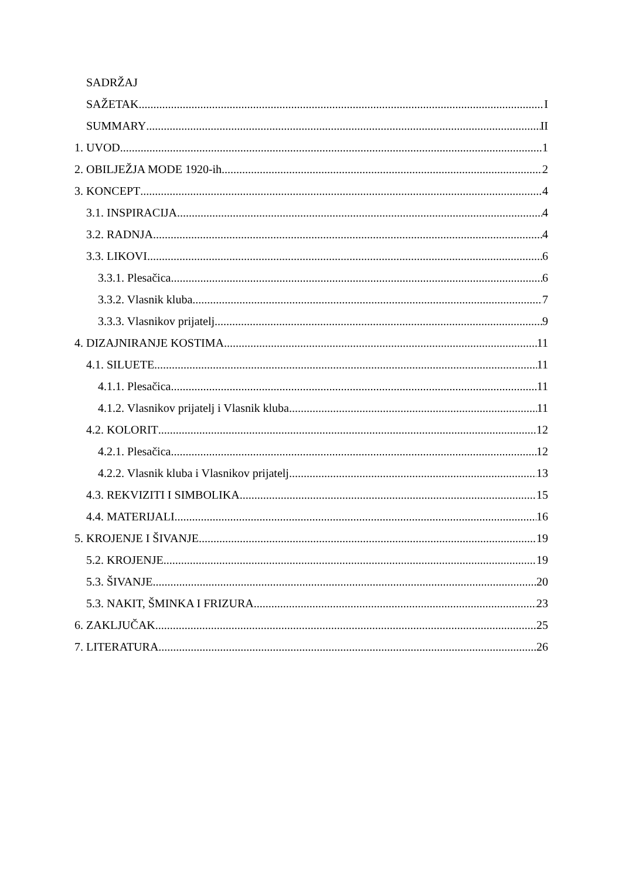SADRŽAJ
SAŽETAK I
SUMMARY II
1. UVOD 1
2. OBILJEŽJA MODE 1920-ih 2
3. KONCEPT 4
3.1. INSPIRACIJA 4
3.2. RADNJA 4
3.3. LIKOVI 6
3.3.1. Plesačica 6
3.3.2. Vlasnik kluba 7
3.3.3. Vlasnikov prijatelj 9
4. DIZAJNIRANJE KOSTIMA 11
4.1. SILUETE 11
4.1.1. Plesačica 11
4.1.2. Vlasnikov prijatelj i Vlasnik kluba 11
4.2. KOLORIT 12
4.2.1. Plesačica 12
4.2.2. Vlasnik kluba i Vlasnikov prijatelj 13
4.3. REKVIZITI I SIMBOLIKA 15
4.4. MATERIJALI 16
5. KROJENJE I ŠIVANJE 19
5.2. KROJENJE 19
5.3. ŠIVANJE 20
5.3. NAKIT, ŠMINKA I FRIZURA 23
6. ZAKLJUČAK 25
7. LITERATURA 26